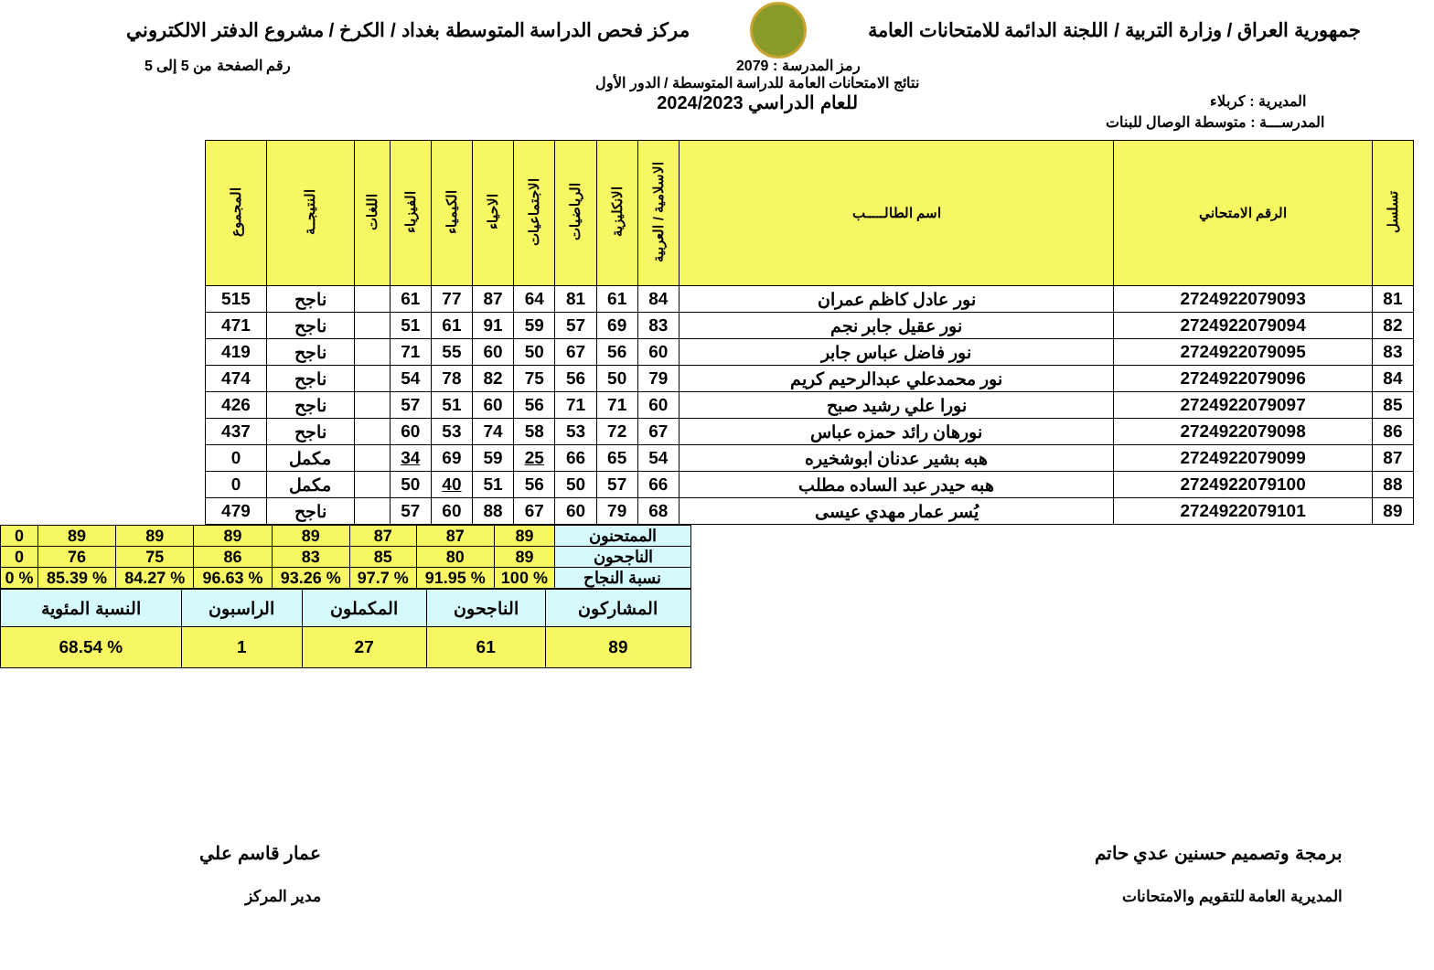جمهورية العراق / وزارة التربية / اللجنة الدائمة للامتحانات العامة
مركز فحص الدراسة المتوسطة بغداد / الكرخ / مشروع الدفتر الالكتروني
رمز المدرسة : 2079 رقم الصفحة من 5 إلى 5
المديرية : كربلاء
نتائج الامتحانات العامة للدراسة المتوسطة / الدور الأول
للعام الدراسي 2024/2023
المدرســـة : متوسطة الوصال للبنات
| تسلسل | الرقم الامتحاني | اسم الطالـــــب | الاسلامية / العربية | الانكليزية | الرياضيات | الاجتماعيات | الاحياء | الكيمياء | الفيزياء | اللغات | النتيجــة | المجموع |
| --- | --- | --- | --- | --- | --- | --- | --- | --- | --- | --- | --- | --- |
| 81 | 2724922079093 | نور عادل كاظم عمران | 84 | 61 | 81 | 64 | 87 | 77 | 61 | | ناجح | 515 |
| 82 | 2724922079094 | نور عقيل جابر نجم | 83 | 69 | 57 | 59 | 91 | 61 | 51 | | ناجح | 471 |
| 83 | 2724922079095 | نور فاضل عباس جابر | 60 | 56 | 67 | 50 | 60 | 55 | 71 | | ناجح | 419 |
| 84 | 2724922079096 | نور محمدعلي عبدالرحيم كريم | 79 | 50 | 56 | 75 | 82 | 78 | 54 | | ناجح | 474 |
| 85 | 2724922079097 | نورا علي رشيد صبح | 60 | 71 | 71 | 56 | 60 | 51 | 57 | | ناجح | 426 |
| 86 | 2724922079098 | نورهان رائد حمزه عباس | 67 | 72 | 53 | 58 | 74 | 53 | 60 | | ناجح | 437 |
| 87 | 2724922079099 | هبه بشير عدنان ابوشخيره | 54 | 65 | 66 | 25 | 59 | 69 | 34 | | مكمل | 0 |
| 88 | 2724922079100 | هبه حيدر عبد الساده مطلب | 66 | 57 | 50 | 56 | 51 | 40 | 50 | | مكمل | 0 |
| 89 | 2724922079101 | يُسر عمار مهدي عيسى | 68 | 79 | 60 | 67 | 88 | 60 | 57 | | ناجح | 479 |
| الممتحنون | 89 | 87 | 87 | 89 | 89 | 89 | 89 | 0 |
| الناجحون | 89 | 80 | 85 | 83 | 86 | 75 | 76 | 0 |
| نسبة النجاح | % 100 | % 91.95 | % 97.7 | % 93.26 | % 96.63 | % 84.27 | % 85.39 | % 0 |
| المشاركون | الناجحون | المكملون | الراسبون | النسبة المئوية |
| 89 | 61 | 27 | 1 | % 68.54 |
برمجة وتصميم حسنين عدي حاتم
المديرية العامة للتقويم والامتحانات
عمار قاسم علي
مدير المركز